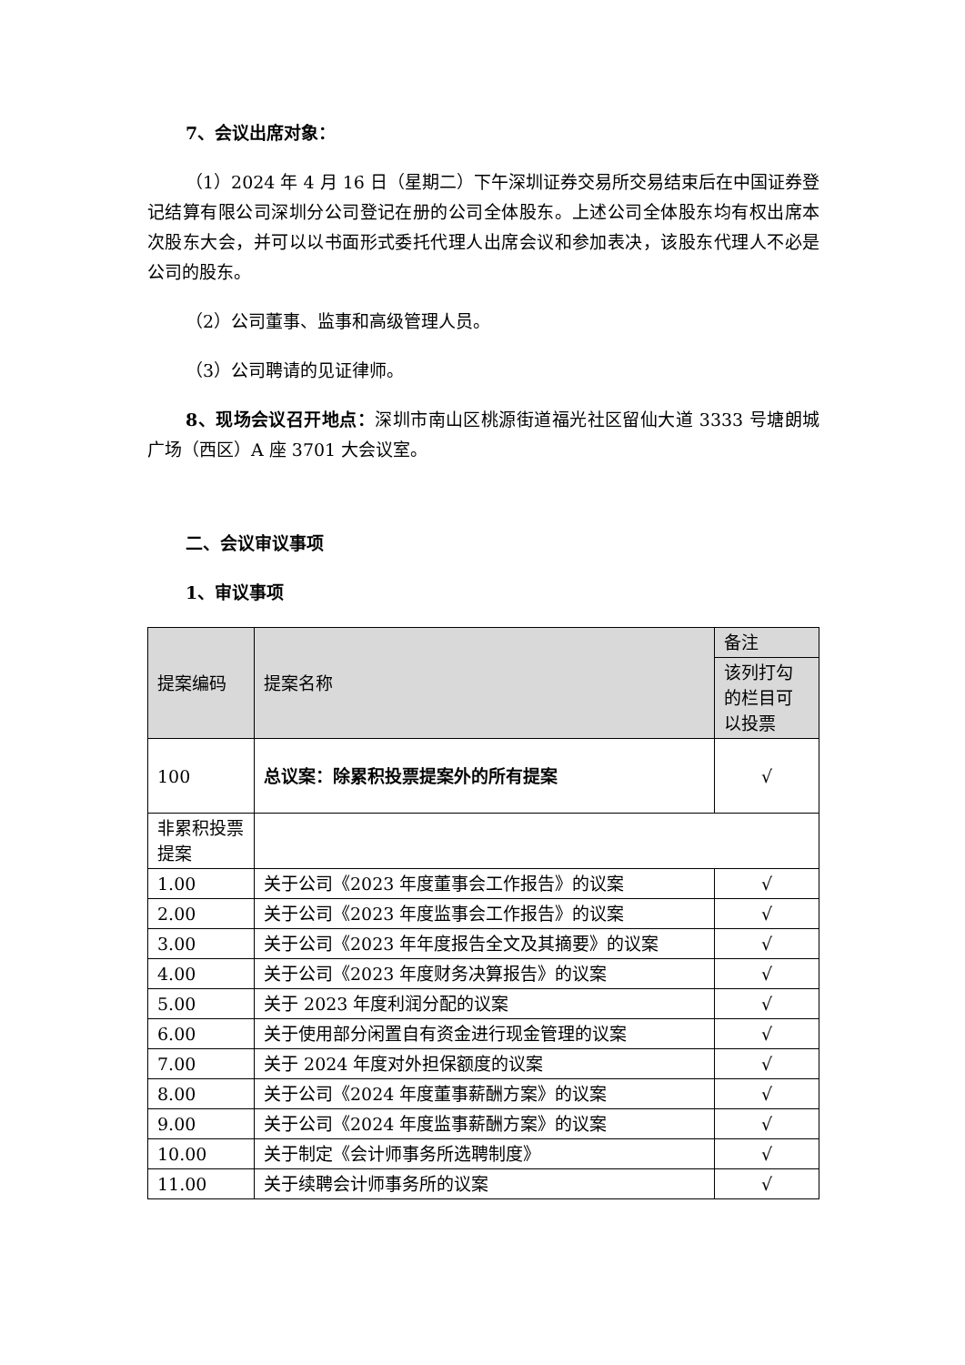7、会议出席对象：
（1）2024 年 4 月 16 日（星期二）下午深圳证券交易所交易结束后在中国证券登记结算有限公司深圳分公司登记在册的公司全体股东。上述公司全体股东均有权出席本次股东大会，并可以以书面形式委托代理人出席会议和参加表决，该股东代理人不必是公司的股东。
（2）公司董事、监事和高级管理人员。
（3）公司聘请的见证律师。
8、现场会议召开地点：深圳市南山区桃源街道福光社区留仙大道 3333 号塘朗城广场（西区）A 座 3701 大会议室。
二、会议审议事项
1、审议事项
| 提案编码 | 提案名称 | 备注 |
| --- | --- | --- |
| | | 该列打勾的栏目可以投票 |
| 100 | 总议案：除累积投票提案外的所有提案 | √ |
| 非累积投票提案 | | |
| 1.00 | 关于公司《2023 年度董事会工作报告》的议案 | √ |
| 2.00 | 关于公司《2023 年度监事会工作报告》的议案 | √ |
| 3.00 | 关于公司《2023 年年度报告全文及其摘要》的议案 | √ |
| 4.00 | 关于公司《2023 年度财务决算报告》的议案 | √ |
| 5.00 | 关于 2023 年度利润分配的议案 | √ |
| 6.00 | 关于使用部分闲置自有资金进行现金管理的议案 | √ |
| 7.00 | 关于 2024 年度对外担保额度的议案 | √ |
| 8.00 | 关于公司《2024 年度董事薪酬方案》的议案 | √ |
| 9.00 | 关于公司《2024 年度监事薪酬方案》的议案 | √ |
| 10.00 | 关于制定《会计师事务所选聘制度》 | √ |
| 11.00 | 关于续聘会计师事务所的议案 | √ |